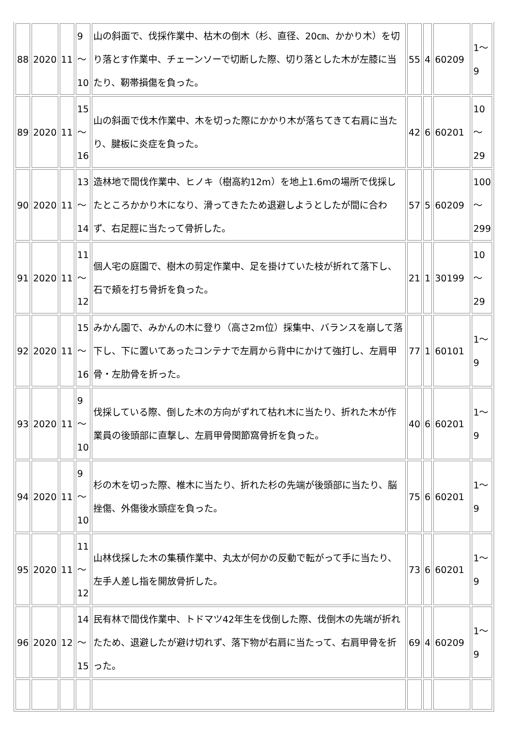| 88 | 2020 | 11 | 9 ～ 10 | 山の斜面で、伐採作業中、枯木の倒木（杉、直径、20㎝、かかり木）を切り落とす作業中、チェーンソーで切断した際、切り落とした木が左膝に当たり、靭帯損傷を負った。 | 55 | 4 | 60209 | 1～ 9 |
| 89 | 2020 | 11 | 15 ～ 16 | 山の斜面で伐木作業中、木を切った際にかかり木が落ちてきて右肩に当たり、腱板に炎症を負った。 | 42 | 6 | 60201 | 10 ～ 29 |
| 90 | 2020 | 11 | 13 ～ 14 | 造林地で間伐作業中、ヒノキ（樹高約12m）を地上1.6mの場所で伐採したところかかり木になり、滑ってきたため退避しようとしたが間に合わず、右足脛に当たって骨折した。 | 57 | 5 | 60209 | 100 ～ 299 |
| 91 | 2020 | 11 | 11 ～ 12 | 個人宅の庭園で、樹木の剪定作業中、足を掛けていた枝が折れて落下し、石で頬を打ち骨折を負った。 | 21 | 1 | 30199 | 10 ～ 29 |
| 92 | 2020 | 11 | 15 ～ 16 | みかん園で、みかんの木に登り（高さ2m位）採集中、バランスを崩して落下し、下に置いてあったコンテナで左肩から背中にかけて強打し、左肩甲骨・左肋骨を折った。 | 77 | 1 | 60101 | 1～ 9 |
| 93 | 2020 | 11 | 9 ～ 10 | 伐採している際、倒した木の方向がずれて枯れ木に当たり、折れた木が作業員の後頭部に直撃し、左肩甲骨関節窩骨折を負った。 | 40 | 6 | 60201 | 1～ 9 |
| 94 | 2020 | 11 | 9 ～ 10 | 杉の木を切った際、椎木に当たり、折れた杉の先端が後頭部に当たり、脳挫傷、外傷後水頭症を負った。 | 75 | 6 | 60201 | 1～ 9 |
| 95 | 2020 | 11 | 11 ～ 12 | 山林伐採した木の集積作業中、丸太が何かの反動で転がって手に当たり、左手人差し指を開放骨折した。 | 73 | 6 | 60201 | 1～ 9 |
| 96 | 2020 | 12 | 14 ～ 15 | 民有林で間伐作業中、トドマツ42年生を伐倒した際、伐倒木の先端が折れたため、退避したが避け切れず、落下物が右肩に当たって、右肩甲骨を折った。 | 69 | 4 | 60209 | 1～ 9 |